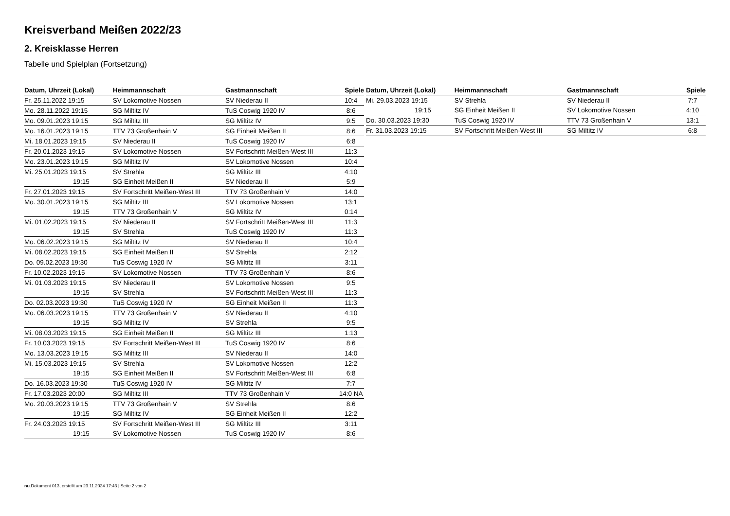Kreisverband Meißen 2022/23
2. Kreisklasse Herren
Tabelle und Spielplan (Fortsetzung)
| Datum, Uhrzeit (Lokal) | Heimmannschaft | Gastmannschaft | Spiele |
| --- | --- | --- | --- |
| Fr. 25.11.2022 19:15 | SV Lokomotive Nossen | SV Niederau II | 10:4 |
| Mo. 28.11.2022 19:15 | SG Miltitz IV | TuS Coswig 1920 IV | 8:6 |
| Mo. 09.01.2023 19:15 | SG Miltitz III | SG Miltitz IV | 9:5 |
| Mo. 16.01.2023 19:15 | TTV 73 Großenhain V | SG Einheit Meißen II | 8:6 |
| Mi. 18.01.2023 19:15 | SV Niederau II | TuS Coswig 1920 IV | 6:8 |
| Fr. 20.01.2023 19:15 | SV Lokomotive Nossen | SV Fortschritt Meißen-West III | 11:3 |
| Mo. 23.01.2023 19:15 | SG Miltitz IV | SV Lokomotive Nossen | 10:4 |
| Mi. 25.01.2023 19:15 | SV Strehla | SG Miltitz III | 4:10 |
| 19:15 | SG Einheit Meißen II | SV Niederau II | 5:9 |
| Fr. 27.01.2023 19:15 | SV Fortschritt Meißen-West III | TTV 73 Großenhain V | 14:0 |
| Mo. 30.01.2023 19:15 | SG Miltitz III | SV Lokomotive Nossen | 13:1 |
| 19:15 | TTV 73 Großenhain V | SG Miltitz IV | 0:14 |
| Mi. 01.02.2023 19:15 | SV Niederau II | SV Fortschritt Meißen-West III | 11:3 |
| 19:15 | SV Strehla | TuS Coswig 1920 IV | 11:3 |
| Mo. 06.02.2023 19:15 | SG Miltitz IV | SV Niederau II | 10:4 |
| Mi. 08.02.2023 19:15 | SG Einheit Meißen II | SV Strehla | 2:12 |
| Do. 09.02.2023 19:30 | TuS Coswig 1920 IV | SG Miltitz III | 3:11 |
| Fr. 10.02.2023 19:15 | SV Lokomotive Nossen | TTV 73 Großenhain V | 8:6 |
| Mi. 01.03.2023 19:15 | SV Niederau II | SV Lokomotive Nossen | 9:5 |
| 19:15 | SV Strehla | SV Fortschritt Meißen-West III | 11:3 |
| Do. 02.03.2023 19:30 | TuS Coswig 1920 IV | SG Einheit Meißen II | 11:3 |
| Mo. 06.03.2023 19:15 | TTV 73 Großenhain V | SV Niederau II | 4:10 |
| 19:15 | SG Miltitz IV | SV Strehla | 9:5 |
| Mi. 08.03.2023 19:15 | SG Einheit Meißen II | SG Miltitz III | 1:13 |
| Fr. 10.03.2023 19:15 | SV Fortschritt Meißen-West III | TuS Coswig 1920 IV | 8:6 |
| Mo. 13.03.2023 19:15 | SG Miltitz III | SV Niederau II | 14:0 |
| Mi. 15.03.2023 19:15 | SV Strehla | SV Lokomotive Nossen | 12:2 |
| 19:15 | SG Einheit Meißen II | SV Fortschritt Meißen-West III | 6:8 |
| Do. 16.03.2023 19:30 | TuS Coswig 1920 IV | SG Miltitz IV | 7:7 |
| Fr. 17.03.2023 20:00 | SG Miltitz III | TTV 73 Großenhain V | 14:0 NA |
| Mo. 20.03.2023 19:15 | TTV 73 Großenhain V | SV Strehla | 8:6 |
| 19:15 | SG Miltitz IV | SG Einheit Meißen II | 12:2 |
| Fr. 24.03.2023 19:15 | SV Fortschritt Meißen-West III | SG Miltitz III | 3:11 |
| 19:15 | SV Lokomotive Nossen | TuS Coswig 1920 IV | 8:6 |
| Datum, Uhrzeit (Lokal) | Heimmannschaft | Gastmannschaft | Spiele |
| --- | --- | --- | --- |
| Mi. 29.03.2023 19:15 | SV Strehla | SV Niederau II | 7:7 |
| 19:15 | SG Einheit Meißen II | SV Lokomotive Nossen | 4:10 |
| Do. 30.03.2023 19:30 | TuS Coswig 1920 IV | TTV 73 Großenhain V | 13:1 |
| Fr. 31.03.2023 19:15 | SV Fortschritt Meißen-West III | SG Miltitz IV | 6:8 |
nu.Dokument 013, erstellt am 23.11.2024 17:43 | Seite 2 von 2